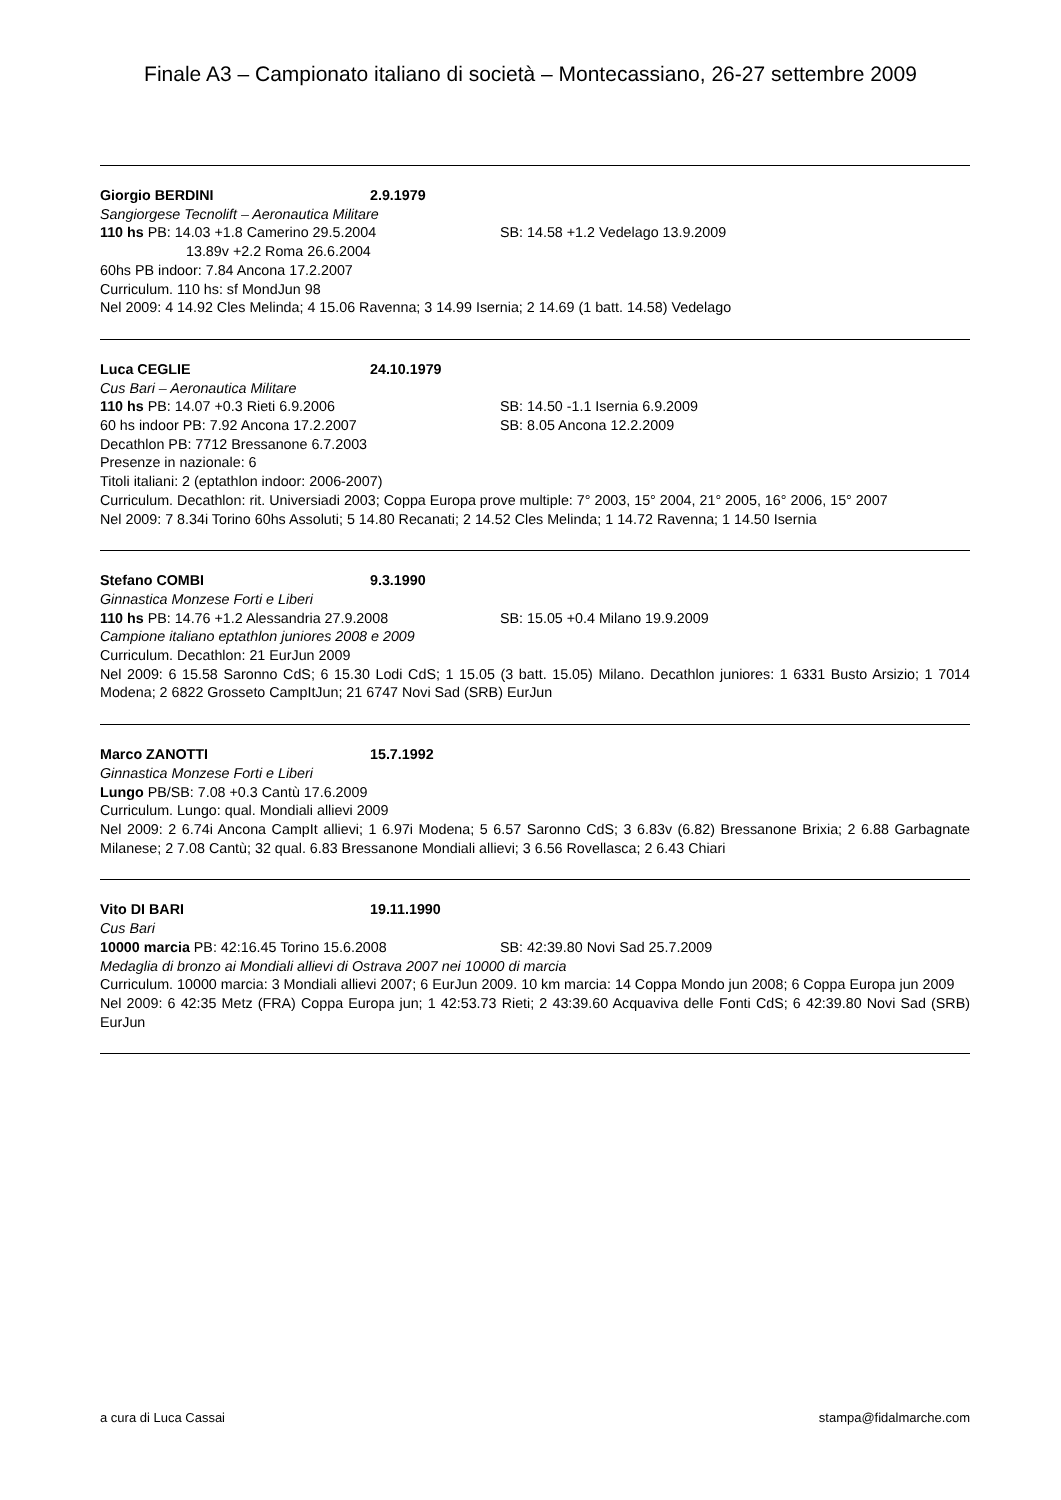Finale A3 – Campionato italiano di società – Montecassiano, 26-27 settembre 2009
Giorgio BERDINI 2.9.1979
Sangiorgese Tecnolift – Aeronautica Militare
110 hs PB: 14.03 +1.8 Camerino 29.5.2004 SB: 14.58 +1.2 Vedelago 13.9.2009
13.89v +2.2 Roma 26.6.2004
60hs PB indoor: 7.84 Ancona 17.2.2007
Curriculum. 110 hs: sf MondJun 98
Nel 2009: 4 14.92 Cles Melinda; 4 15.06 Ravenna; 3 14.99 Isernia; 2 14.69 (1 batt. 14.58) Vedelago
Luca CEGLIE 24.10.1979
Cus Bari – Aeronautica Militare
110 hs PB: 14.07 +0.3 Rieti 6.9.2006 SB: 14.50 -1.1 Isernia 6.9.2009
60 hs indoor PB: 7.92 Ancona 17.2.2007 SB: 8.05 Ancona 12.2.2009
Decathlon PB: 7712 Bressanone 6.7.2003
Presenze in nazionale: 6
Titoli italiani: 2 (eptathlon indoor: 2006-2007)
Curriculum. Decathlon: rit. Universiadi 2003; Coppa Europa prove multiple: 7° 2003, 15° 2004, 21° 2005, 16° 2006, 15° 2007
Nel 2009: 7 8.34i Torino 60hs Assoluti; 5 14.80 Recanati; 2 14.52 Cles Melinda; 1 14.72 Ravenna; 1 14.50 Isernia
Stefano COMBI 9.3.1990
Ginnastica Monzese Forti e Liberi
110 hs PB: 14.76 +1.2 Alessandria 27.9.2008 SB: 15.05 +0.4 Milano 19.9.2009
Campione italiano eptathlon juniores 2008 e 2009
Curriculum. Decathlon: 21 EurJun 2009
Nel 2009: 6 15.58 Saronno CdS; 6 15.30 Lodi CdS; 1 15.05 (3 batt. 15.05) Milano. Decathlon juniores: 1 6331 Busto Arsizio; 1 7014 Modena; 2 6822 Grosseto CampItJun; 21 6747 Novi Sad (SRB) EurJun
Marco ZANOTTI 15.7.1992
Ginnastica Monzese Forti e Liberi
Lungo PB/SB: 7.08 +0.3 Cantù 17.6.2009
Curriculum. Lungo: qual. Mondiali allievi 2009
Nel 2009: 2 6.74i Ancona CampIt allievi; 1 6.97i Modena; 5 6.57 Saronno CdS; 3 6.83v (6.82) Bressanone Brixia; 2 6.88 Garbagnate Milanese; 2 7.08 Cantù; 32 qual. 6.83 Bressanone Mondiali allievi; 3 6.56 Rovellasca; 2 6.43 Chiari
Vito DI BARI 19.11.1990
Cus Bari
10000 marcia PB: 42:16.45 Torino 15.6.2008 SB: 42:39.80 Novi Sad 25.7.2009
Medaglia di bronzo ai Mondiali allievi di Ostrava 2007 nei 10000 di marcia
Curriculum. 10000 marcia: 3 Mondiali allievi 2007; 6 EurJun 2009. 10 km marcia: 14 Coppa Mondo jun 2008; 6 Coppa Europa jun 2009
Nel 2009: 6 42:35 Metz (FRA) Coppa Europa jun; 1 42:53.73 Rieti; 2 43:39.60 Acquaviva delle Fonti CdS; 6 42:39.80 Novi Sad (SRB) EurJun
a cura di Luca Cassai stampa@fidalmarche.com